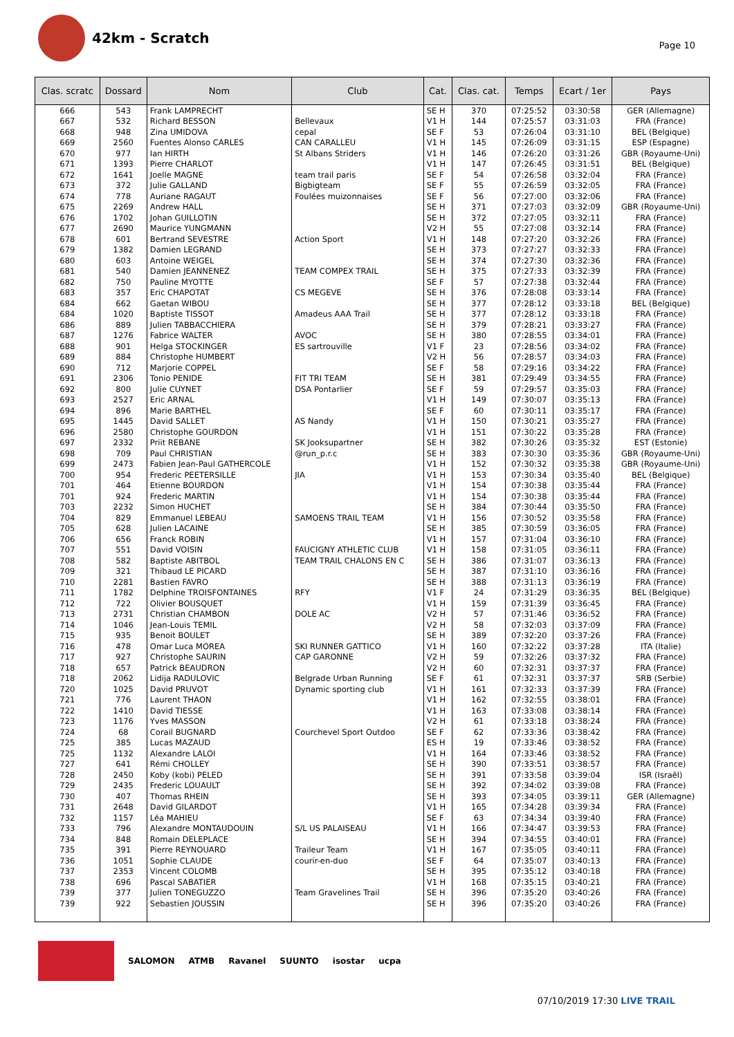42km - Scratch
Page 10
| Clas. scratc | Dossard | Nom | Club | Cat. | Clas. cat. | Temps | Ecart / 1er | Pays |
| --- | --- | --- | --- | --- | --- | --- | --- | --- |
| 666 | 543 | Frank LAMPRECHT | | SE H | 370 | 07:25:52 | 03:30:58 | GER (Allemagne) |
| 667 | 532 | Richard BESSON | Bellevaux | V1 H | 144 | 07:25:57 | 03:31:03 | FRA (France) |
| 668 | 948 | Zina UMIDOVA | cepal | SE F | 53 | 07:26:04 | 03:31:10 | BEL (Belgique) |
| 669 | 2560 | Fuentes Alonso CARLES | CAN CARALLEU | V1 H | 145 | 07:26:09 | 03:31:15 | ESP (Espagne) |
| 670 | 977 | Ian HIRTH | St Albans Striders | V1 H | 146 | 07:26:20 | 03:31:26 | GBR (Royaume-Uni) |
| 671 | 1393 | Pierre CHARLOT | | V1 H | 147 | 07:26:45 | 03:31:51 | BEL (Belgique) |
| 672 | 1641 | Joelle MAGNE | team trail paris | SE F | 54 | 07:26:58 | 03:32:04 | FRA (France) |
| 673 | 372 | Julie GALLAND | Bigbigteam | SE F | 55 | 07:26:59 | 03:32:05 | FRA (France) |
| 674 | 778 | Auriane RAGAUT | Foulées muizonnaises | SE F | 56 | 07:27:00 | 03:32:06 | FRA (France) |
| 675 | 2269 | Andrew HALL | | SE H | 371 | 07:27:03 | 03:32:09 | GBR (Royaume-Uni) |
| 676 | 1702 | Johan GUILLOTIN | | SE H | 372 | 07:27:05 | 03:32:11 | FRA (France) |
| 677 | 2690 | Maurice YUNGMANN | | V2 H | 55 | 07:27:08 | 03:32:14 | FRA (France) |
| 678 | 601 | Bertrand SEVESTRE | Action Sport | V1 H | 148 | 07:27:20 | 03:32:26 | FRA (France) |
| 679 | 1382 | Damien LEGRAND | | SE H | 373 | 07:27:27 | 03:32:33 | FRA (France) |
| 680 | 603 | Antoine WEIGEL | | SE H | 374 | 07:27:30 | 03:32:36 | FRA (France) |
| 681 | 540 | Damien JEANNENEZ | TEAM COMPEX TRAIL | SE H | 375 | 07:27:33 | 03:32:39 | FRA (France) |
| 682 | 750 | Pauline MYOTTE | | SE F | 57 | 07:27:38 | 03:32:44 | FRA (France) |
| 683 | 357 | Eric CHAPOTAT | CS MEGEVE | SE H | 376 | 07:28:08 | 03:33:14 | FRA (France) |
| 684 | 662 | Gaetan WIBOU | | SE H | 377 | 07:28:12 | 03:33:18 | BEL (Belgique) |
| 684 | 1020 | Baptiste TISSOT | Amadeus AAA Trail | SE H | 377 | 07:28:12 | 03:33:18 | FRA (France) |
| 686 | 889 | Julien TABBACCHIERA | | SE H | 379 | 07:28:21 | 03:33:27 | FRA (France) |
| 687 | 1276 | Fabrice WALTER | AVOC | SE H | 380 | 07:28:55 | 03:34:01 | FRA (France) |
| 688 | 901 | Helga STOCKINGER | ES sartrouville | V1 F | 23 | 07:28:56 | 03:34:02 | FRA (France) |
| 689 | 884 | Christophe HUMBERT | | V2 H | 56 | 07:28:57 | 03:34:03 | FRA (France) |
| 690 | 712 | Marjorie COPPEL | | SE F | 58 | 07:29:16 | 03:34:22 | FRA (France) |
| 691 | 2306 | Tonio PENIDE | FIT TRI TEAM | SE H | 381 | 07:29:49 | 03:34:55 | FRA (France) |
| 692 | 800 | Julie CUYNET | DSA Pontarlier | SE F | 59 | 07:29:57 | 03:35:03 | FRA (France) |
| 693 | 2527 | Eric ARNAL | | V1 H | 149 | 07:30:07 | 03:35:13 | FRA (France) |
| 694 | 896 | Marie BARTHEL | | SE F | 60 | 07:30:11 | 03:35:17 | FRA (France) |
| 695 | 1445 | David SALLET | AS Nandy | V1 H | 150 | 07:30:21 | 03:35:27 | FRA (France) |
| 696 | 2580 | Christophe GOURDON | | V1 H | 151 | 07:30:22 | 03:35:28 | FRA (France) |
| 697 | 2332 | Priit REBANE | SK Jooksupartner | SE H | 382 | 07:30:26 | 03:35:32 | EST (Estonie) |
| 698 | 709 | Paul CHRISTIAN | @run_p.r.c | SE H | 383 | 07:30:30 | 03:35:36 | GBR (Royaume-Uni) |
| 699 | 2473 | Fabien Jean-Paul GATHERCOLE | | V1 H | 152 | 07:30:32 | 03:35:38 | GBR (Royaume-Uni) |
| 700 | 954 | Frederic PEETERSILLE | JIA | V1 H | 153 | 07:30:34 | 03:35:40 | BEL (Belgique) |
| 701 | 464 | Etienne BOURDON | | V1 H | 154 | 07:30:38 | 03:35:44 | FRA (France) |
| 701 | 924 | Frederic MARTIN | | V1 H | 154 | 07:30:38 | 03:35:44 | FRA (France) |
| 703 | 2232 | Simon HUCHET | | SE H | 384 | 07:30:44 | 03:35:50 | FRA (France) |
| 704 | 829 | Emmanuel LEBEAU | SAMOENS TRAIL TEAM | V1 H | 156 | 07:30:52 | 03:35:58 | FRA (France) |
| 705 | 628 | Julien LACAINE | | SE H | 385 | 07:30:59 | 03:36:05 | FRA (France) |
| 706 | 656 | Franck ROBIN | | V1 H | 157 | 07:31:04 | 03:36:10 | FRA (France) |
| 707 | 551 | David VOISIN | FAUCIGNY ATHLETIC CLUB | V1 H | 158 | 07:31:05 | 03:36:11 | FRA (France) |
| 708 | 582 | Baptiste ABITBOL | TEAM TRAIL CHALONS EN C | SE H | 386 | 07:31:07 | 03:36:13 | FRA (France) |
| 709 | 321 | Thibaud LE PICARD | | SE H | 387 | 07:31:10 | 03:36:16 | FRA (France) |
| 710 | 2281 | Bastien FAVRO | | SE H | 388 | 07:31:13 | 03:36:19 | FRA (France) |
| 711 | 1782 | Delphine TROISFONTAINES | RFY | V1 F | 24 | 07:31:29 | 03:36:35 | BEL (Belgique) |
| 712 | 722 | Olivier BOUSQUET | | V1 H | 159 | 07:31:39 | 03:36:45 | FRA (France) |
| 713 | 2731 | Christian CHAMBON | DOLE AC | V2 H | 57 | 07:31:46 | 03:36:52 | FRA (France) |
| 714 | 1046 | Jean-Louis TEMIL | | V2 H | 58 | 07:32:03 | 03:37:09 | FRA (France) |
| 715 | 935 | Benoit BOULET | | SE H | 389 | 07:32:20 | 03:37:26 | FRA (France) |
| 716 | 478 | Omar Luca MOREA | SKI RUNNER GATTICO | V1 H | 160 | 07:32:22 | 03:37:28 | ITA (Italie) |
| 717 | 927 | Christophe SAURIN | CAP GARONNE | V2 H | 59 | 07:32:26 | 03:37:32 | FRA (France) |
| 718 | 657 | Patrick BEAUDRON | | V2 H | 60 | 07:32:31 | 03:37:37 | FRA (France) |
| 718 | 2062 | Lidija RADULOVIC | Belgrade Urban Running | SE F | 61 | 07:32:31 | 03:37:37 | SRB (Serbie) |
| 720 | 1025 | David PRUVOT | Dynamic sporting club | V1 H | 161 | 07:32:33 | 03:37:39 | FRA (France) |
| 721 | 776 | Laurent THAON | | V1 H | 162 | 07:32:55 | 03:38:01 | FRA (France) |
| 722 | 1410 | David TIESSE | | V1 H | 163 | 07:33:08 | 03:38:14 | FRA (France) |
| 723 | 1176 | Yves MASSON | | V2 H | 61 | 07:33:18 | 03:38:24 | FRA (France) |
| 724 | 68 | Corail BUGNARD | Courchevel Sport Outdoo | SE F | 62 | 07:33:36 | 03:38:42 | FRA (France) |
| 725 | 385 | Lucas MAZAUD | | ES H | 19 | 07:33:46 | 03:38:52 | FRA (France) |
| 725 | 1132 | Alexandre LALOI | | V1 H | 164 | 07:33:46 | 03:38:52 | FRA (France) |
| 727 | 641 | Rémi CHOLLEY | | SE H | 390 | 07:33:51 | 03:38:57 | FRA (France) |
| 728 | 2450 | Koby (kobi) PELED | | SE H | 391 | 07:33:58 | 03:39:04 | ISR (Israël) |
| 729 | 2435 | Frederic LOUAULT | | SE H | 392 | 07:34:02 | 03:39:08 | FRA (France) |
| 730 | 407 | Thomas RHEIN | | SE H | 393 | 07:34:05 | 03:39:11 | GER (Allemagne) |
| 731 | 2648 | David GILARDOT | | V1 H | 165 | 07:34:28 | 03:39:34 | FRA (France) |
| 732 | 1157 | Léa MAHIEU | | SE F | 63 | 07:34:34 | 03:39:40 | FRA (France) |
| 733 | 796 | Alexandre MONTAUDOUIN | S/L US PALAISEAU | V1 H | 166 | 07:34:47 | 03:39:53 | FRA (France) |
| 734 | 848 | Romain DELEPLACE | | SE H | 394 | 07:34:55 | 03:40:01 | FRA (France) |
| 735 | 391 | Pierre REYNOUARD | Traileur Team | V1 H | 167 | 07:35:05 | 03:40:11 | FRA (France) |
| 736 | 1051 | Sophie CLAUDE | courir-en-duo | SE F | 64 | 07:35:07 | 03:40:13 | FRA (France) |
| 737 | 2353 | Vincent COLOMB | | SE H | 395 | 07:35:12 | 03:40:18 | FRA (France) |
| 738 | 696 | Pascal SABATIER | | V1 H | 168 | 07:35:15 | 03:40:21 | FRA (France) |
| 739 | 377 | Julien TONEGUZZO | Team Gravelines Trail | SE H | 396 | 07:35:20 | 03:40:26 | FRA (France) |
| 739 | 922 | Sebastien JOUSSIN | | SE H | 396 | 07:35:20 | 03:40:26 | FRA (France) |
SALOMON ATMB Ravanel SUUNTO isostar ucpa
07/10/2019 17:30 LIVE TRAIL